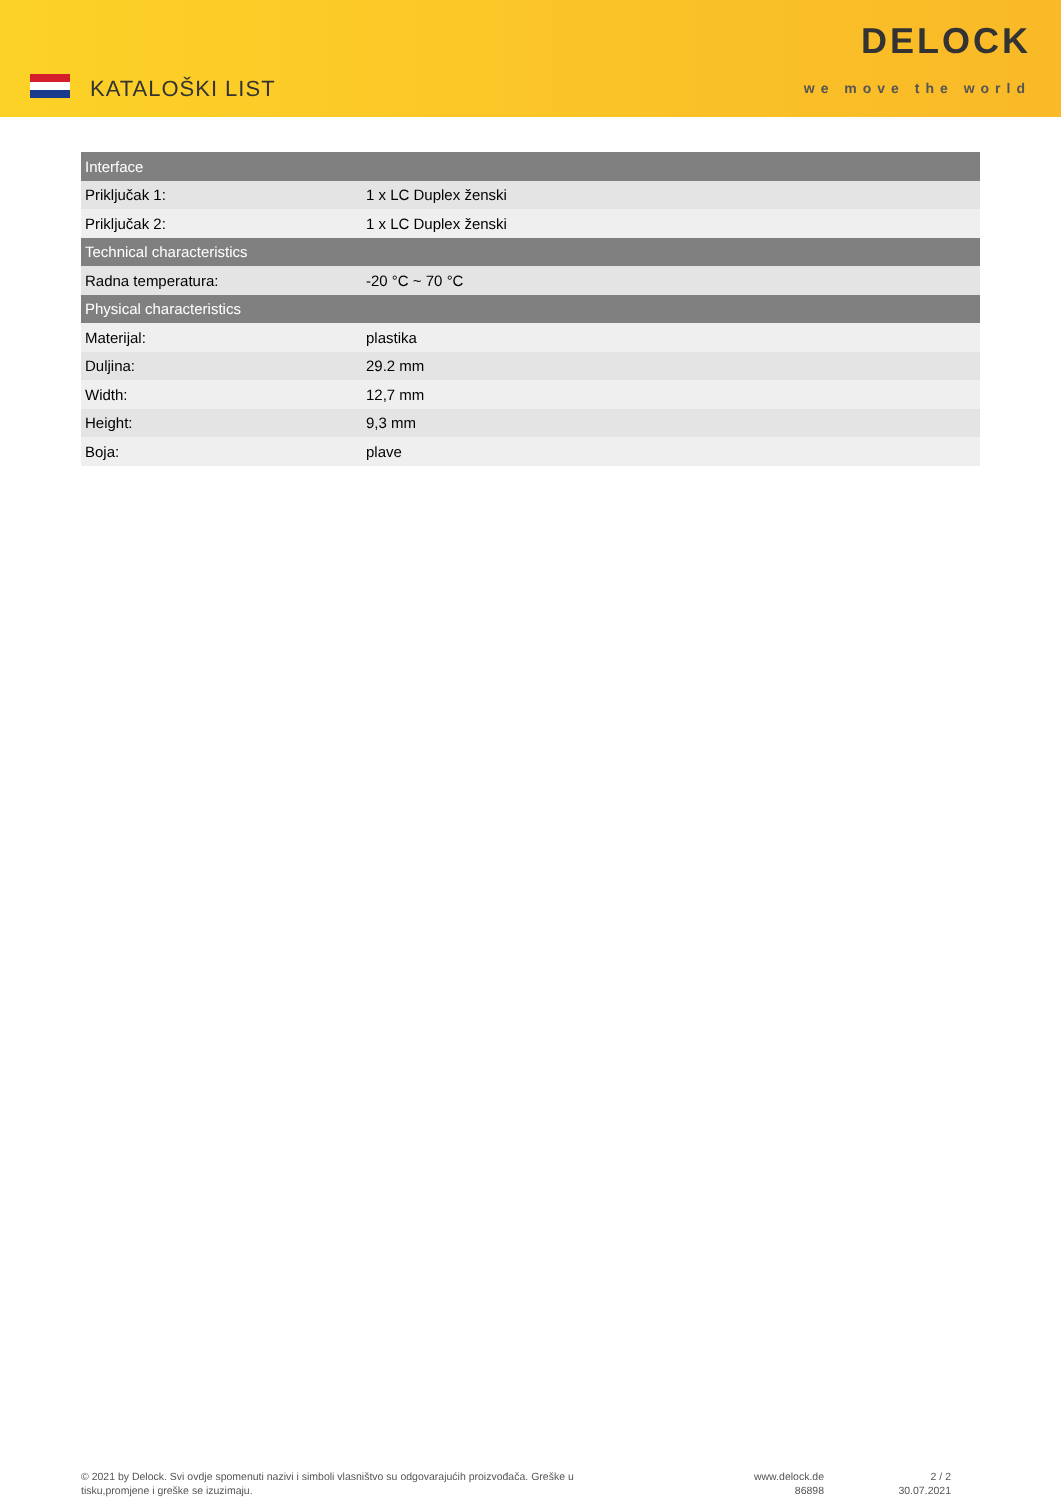KATALOŠKI LIST
DELOCK
we move the world
| Interface | |
| --- | --- |
| Priključak 1: | 1 x LC Duplex ženski |
| Priključak 2: | 1 x LC Duplex ženski |
| Technical characteristics | |
| Radna temperatura: | -20 °C ~ 70 °C |
| Physical characteristics | |
| Materijal: | plastika |
| Duljina: | 29.2 mm |
| Width: | 12,7 mm |
| Height: | 9,3 mm |
| Boja: | plave |
© 2021 by Delock. Svi ovdje spomenuti nazivi i simboli vlasništvo su odgovarajućih proizvođača. Greške u tisku,promjene i greške se izuzimaju.
www.delock.de
86898
2 / 2
30.07.2021